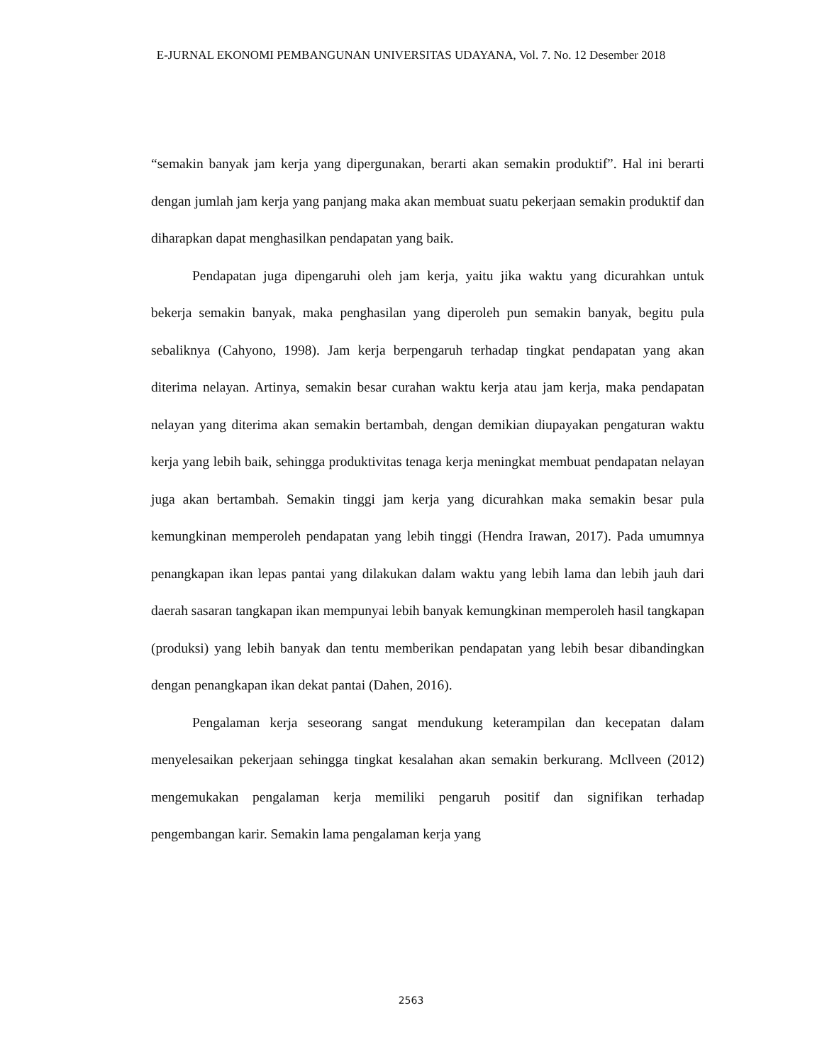E-JURNAL EKONOMI PEMBANGUNAN UNIVERSITAS UDAYANA, Vol. 7. No. 12 Desember 2018
“semakin banyak jam kerja yang dipergunakan, berarti akan semakin produktif”. Hal ini berarti dengan jumlah jam kerja yang panjang maka akan membuat suatu pekerjaan semakin produktif dan diharapkan dapat menghasilkan pendapatan yang baik.
Pendapatan juga dipengaruhi oleh jam kerja, yaitu jika waktu yang dicurahkan untuk bekerja semakin banyak, maka penghasilan yang diperoleh pun semakin banyak, begitu pula sebaliknya (Cahyono, 1998). Jam kerja berpengaruh terhadap tingkat pendapatan yang akan diterima nelayan. Artinya, semakin besar curahan waktu kerja atau jam kerja, maka pendapatan nelayan yang diterima akan semakin bertambah, dengan demikian diupayakan pengaturan waktu kerja yang lebih baik, sehingga produktivitas tenaga kerja meningkat membuat pendapatan nelayan juga akan bertambah. Semakin tinggi jam kerja yang dicurahkan maka semakin besar pula kemungkinan memperoleh pendapatan yang lebih tinggi (Hendra Irawan, 2017). Pada umumnya penangkapan ikan lepas pantai yang dilakukan dalam waktu yang lebih lama dan lebih jauh dari daerah sasaran tangkapan ikan mempunyai lebih banyak kemungkinan memperoleh hasil tangkapan (produksi) yang lebih banyak dan tentu memberikan pendapatan yang lebih besar dibandingkan dengan penangkapan ikan dekat pantai (Dahen, 2016).
Pengalaman kerja seseorang sangat mendukung keterampilan dan kecepatan dalam menyelesaikan pekerjaan sehingga tingkat kesalahan akan semakin berkurang. Mcllveen (2012) mengemukakan pengalaman kerja memiliki pengaruh positif dan signifikan terhadap pengembangan karir. Semakin lama pengalaman kerja yang
2563